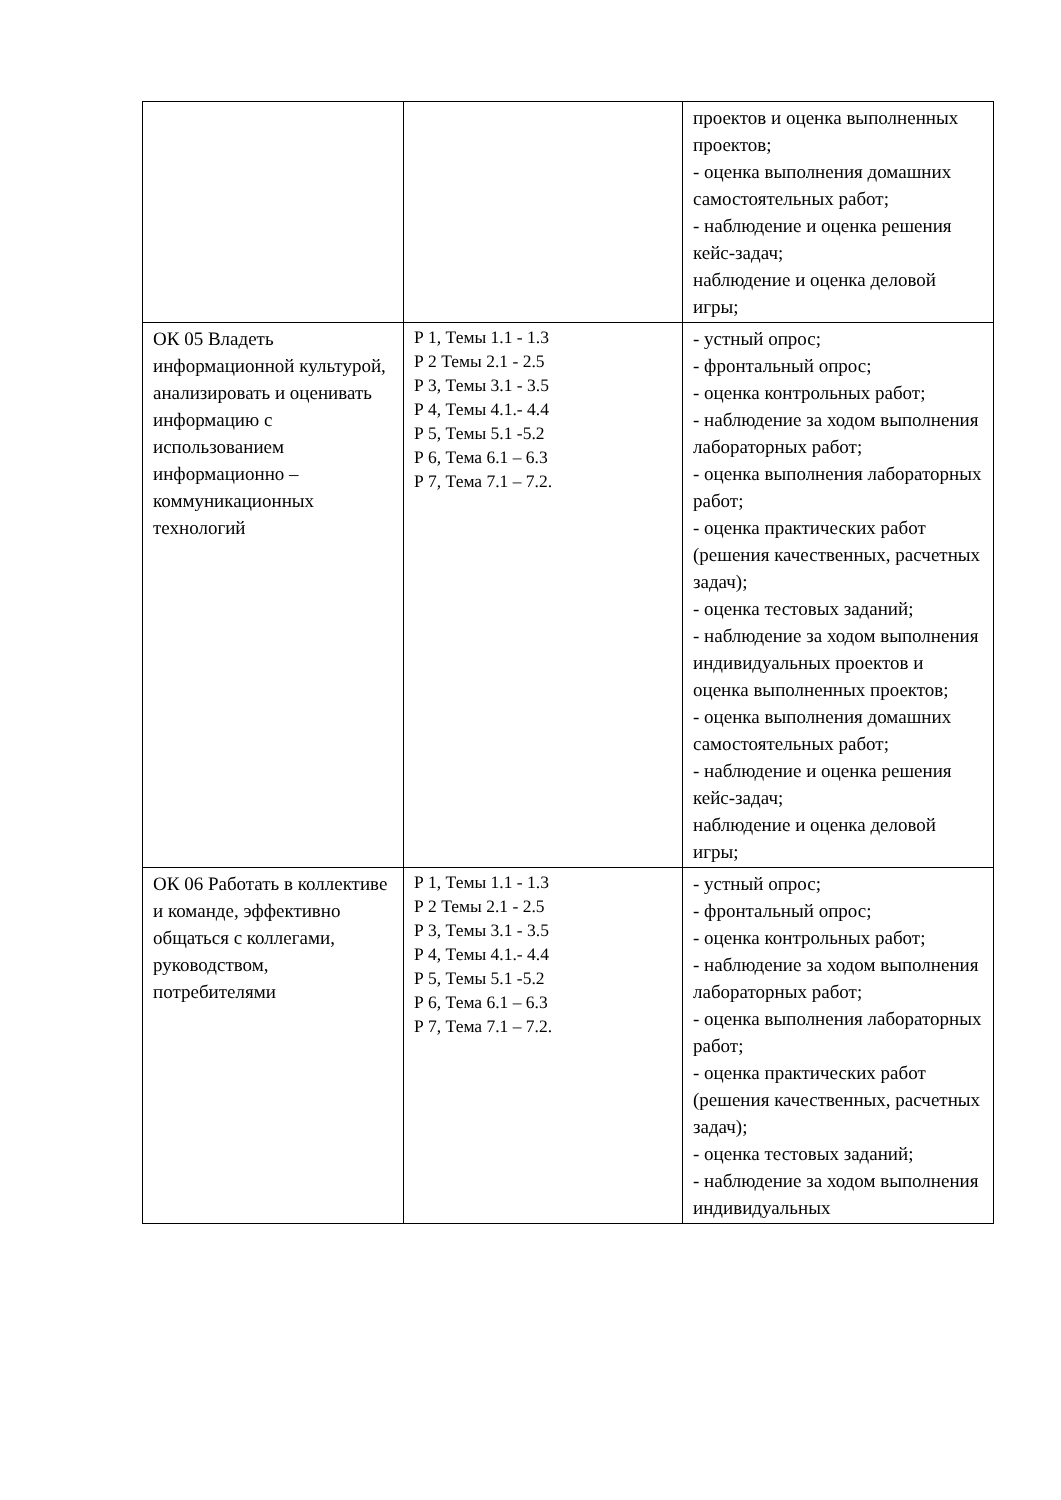| | | проектов и оценка выполненных проектов; - оценка выполнения домашних самостоятельных работ; - наблюдение и оценка решения кейс-задач; наблюдение и оценка деловой игры; |
| ОК 05 Владеть информационной культурой, анализировать и оценивать информацию с использованием информационно – коммуникационных технологий | Р 1, Темы 1.1 - 1.3 Р 2 Темы 2.1 - 2.5 Р 3, Темы 3.1 - 3.5 Р 4, Темы 4.1.- 4.4 Р 5, Темы 5.1 -5.2 Р 6, Тема 6.1 – 6.3 Р 7, Тема 7.1 – 7.2. | - устный опрос; - фронтальный опрос; - оценка контрольных работ; - наблюдение за ходом выполнения лабораторных работ; - оценка выполнения лабораторных работ; - оценка практических работ (решения качественных, расчетных задач); - оценка тестовых заданий; - наблюдение за ходом выполнения индивидуальных проектов и оценка выполненных проектов; - оценка выполнения домашних самостоятельных работ; - наблюдение и оценка решения кейс-задач; наблюдение и оценка деловой игры; |
| ОК 06 Работать в коллективе и команде, эффективно общаться с коллегами, руководством, потребителями | Р 1, Темы 1.1 - 1.3 Р 2 Темы 2.1 - 2.5 Р 3, Темы 3.1 - 3.5 Р 4, Темы 4.1.- 4.4 Р 5, Темы 5.1 -5.2 Р 6, Тема 6.1 – 6.3 Р 7, Тема 7.1 – 7.2. | - устный опрос; - фронтальный опрос; - оценка контрольных работ; - наблюдение за ходом выполнения лабораторных работ; - оценка выполнения лабораторных работ; - оценка практических работ (решения качественных, расчетных задач); - оценка тестовых заданий; - наблюдение за ходом выполнения индивидуальных |